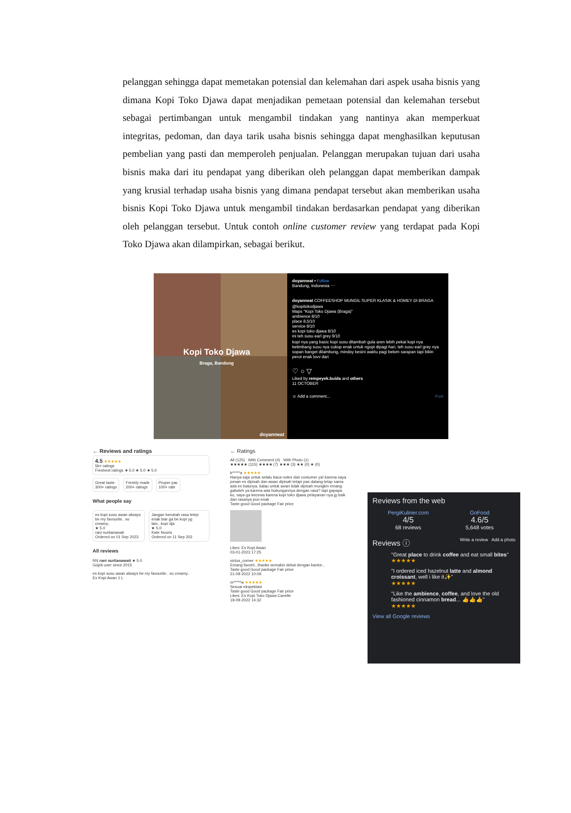pelanggan sehingga dapat memetakan potensial dan kelemahan dari aspek usaha bisnis yang dimana Kopi Toko Djawa dapat menjadikan pemetaan potensial dan kelemahan tersebut sebagai pertimbangan untuk mengambil tindakan yang nantinya akan memperkuat integritas, pedoman, dan daya tarik usaha bisnis sehingga dapat menghasilkan keputusan pembelian yang pasti dan memperoleh penjualan. Pelanggan merupakan tujuan dari usaha bisnis maka dari itu pendapat yang diberikan oleh pelanggan dapat memberikan dampak yang krusial terhadap usaha bisnis yang dimana pendapat tersebut akan memberikan usaha bisnis Kopi Toko Djawa untuk mengambil tindakan berdasarkan pendapat yang diberikan oleh pelanggan tersebut. Untuk contoh online customer review yang terdapat pada Kopi Toko Djawa akan dilampirkan, sebagai berikut.
Kopi Toko Djawa
Braga, Bandung
doyanneat
doyanneat • Follow
Bandung, Indonesia ⋯
doyanneat COFFEESHOP MUNGIL SUPER KLASIK & HOMEY DI BRAGA
@kopitokodjawa
Maps "Kopi Toko Djawa (Braga)"
ambience 8/10
place 8,5/10
service 8/10
es kopi toko djawa 8/10
ini teh susu earl grey 9/10
kopi nya yang basic kopi susu ditambah gula aren lebih pekat kopi nya ketimbang susu nya cukup enak untuk ngopi dipagi hari, teh susu earl grey nya sopan banget dilambung, mindoy kesini waktu pagi belom sarapan tapi bikin perut enak lovv dari
♡ ○ ▽
Liked by rempeyek.buida and others
11 OCTOBER
☺ Add a comment... Post
← Reviews and ratings
4.5 ★★★★★
5k+ ratings
Freshest ratings ★ 5.0 ★ 5.0 ★ 5.0
Great taste
300+ ratings
Freshly made
200+ ratings
Proper pac
100+ ratir
What people say
es kopi susu awan always be my favourite.. so creamy..
★ 5.0
rani nurtianawati
Ordered on 01 Sep 2023
Jangan berubah rasa tetep enak biar ga be kopi yg lain...kopi dja
★ 5.0
Kate Nooris
Ordered on 11 Sep 202
All reviews
RN rani nurtianawati ★ 5.0
Gojek user since 2015
es kopi susu awan always be my favourite.. so creamy..
Es Kopi Awan 1 L
← Ratings
All (125) With Comment (4) With Photo (1)
★★★★★ (115) ★★★★ (7) ★★★ (3) ★★ (0) ★ (0)
b*****a ★★★★★
Hanya saja untuk selalu baca notes dari costumer ya! karena saya pesan es dipisah dan awan dipisah tetapi pas datang tetap sama ada es batunya, kalau untuk awan tidak dipisah mungkin emang gaboleh ya karena ada hubungannya dengan rasa? tapi gapapa ko, saya ga kecewa karena kopi toko djawa pelayanan nya jg baik dan rasanya pun enak
Taste good Good package Fair price
Likes: Es Kopi Awan
03-01-2023 17:25
victus_corner ★★★★★
Emang favorit...thanks semakin dekat dengan kantor...
Taste good Good package Fair price
21-09-2022 10:09
m*****w ★★★★★
Sesuai ekspektasi
Taste good Good package Fair price
Likes: Es Kopi Toko Djawa Canelle
19-09-2022 14:32
Reviews from the web
PergiKuliner.com
4/5
68 reviews
GoFood
4.6/5
5,648 votes
Reviews ⓘ Write a review Add a photo
"Great place to drink coffee and eat small bites"
★★★★★
"I ordered iced hazelnut latte and almond croissant, well i like it✨"
★★★★★
"Like the ambience, coffee, and love the old fashioned cinnamon bread... 👍👍👍"
★★★★★
View all Google reviews